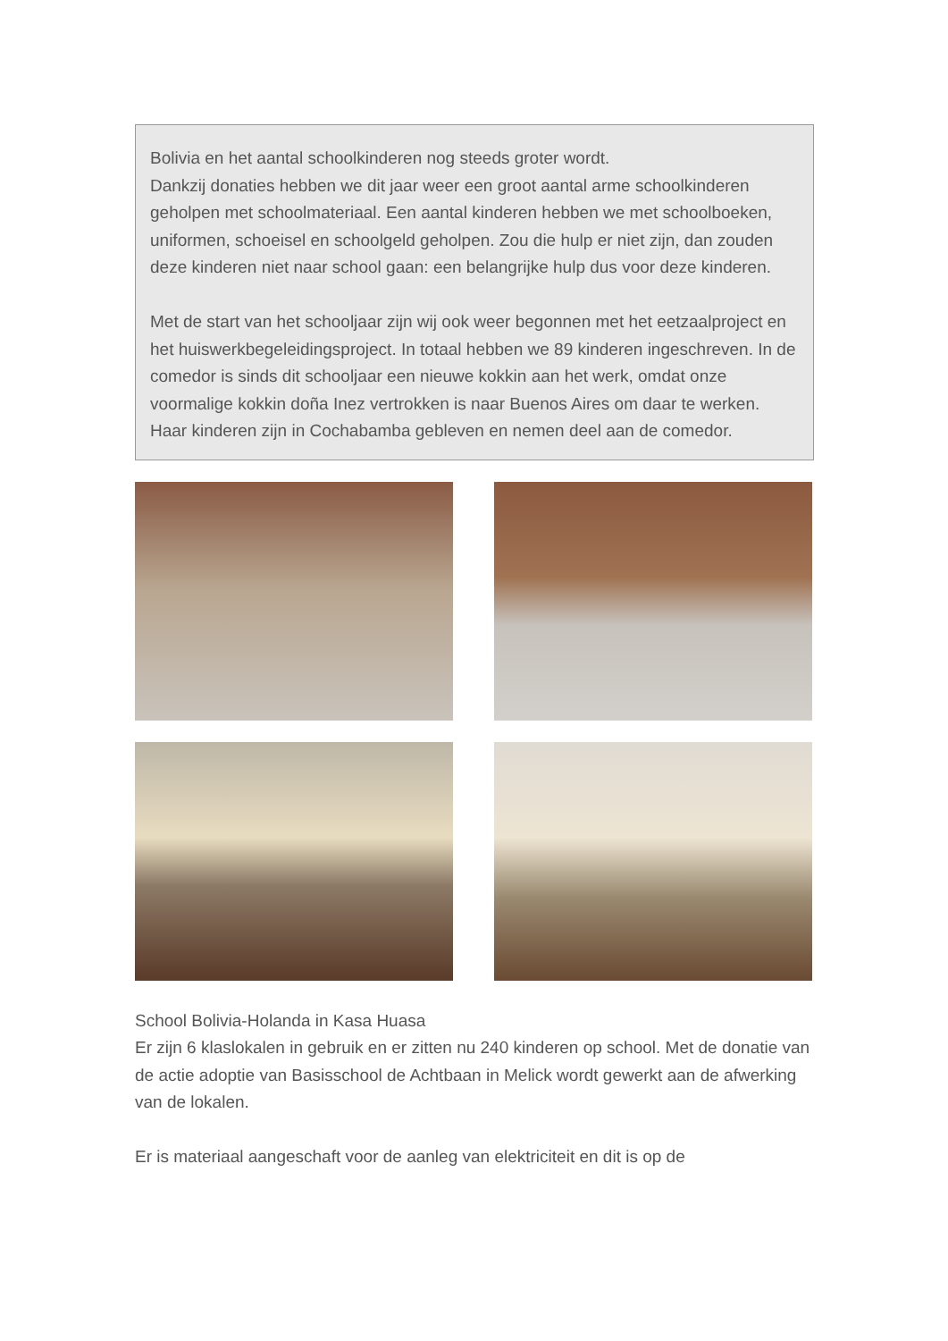Bolivia en het aantal schoolkinderen nog steeds groter wordt.
Dankzij donaties hebben we dit jaar weer een groot aantal arme schoolkinderen geholpen met schoolmateriaal. Een aantal kinderen hebben we met schoolboeken, uniformen, schoeisel en schoolgeld geholpen. Zou die hulp er niet zijn, dan zouden deze kinderen niet naar school gaan: een belangrijke hulp dus voor deze kinderen.
Met de start van het schooljaar zijn wij ook weer begonnen met het eetzaalproject en het huiswerkbegeleidingsproject. In totaal hebben we 89 kinderen ingeschreven. In de comedor is sinds dit schooljaar een nieuwe kokkin aan het werk, omdat onze voormalige kokkin doña Inez vertrokken is naar Buenos Aires om daar te werken. Haar kinderen zijn in Cochabamba gebleven en nemen deel aan de comedor.
School Bolivia-Holanda in Kasa Huasa
Er zijn 6 klaslokalen in gebruik en er zitten nu 240 kinderen op school. Met de donatie van de actie adoptie van Basisschool de Achtbaan in Melick wordt gewerkt aan de afwerking van de lokalen.
Er is materiaal aangeschaft voor de aanleg van elektriciteit en dit is op de